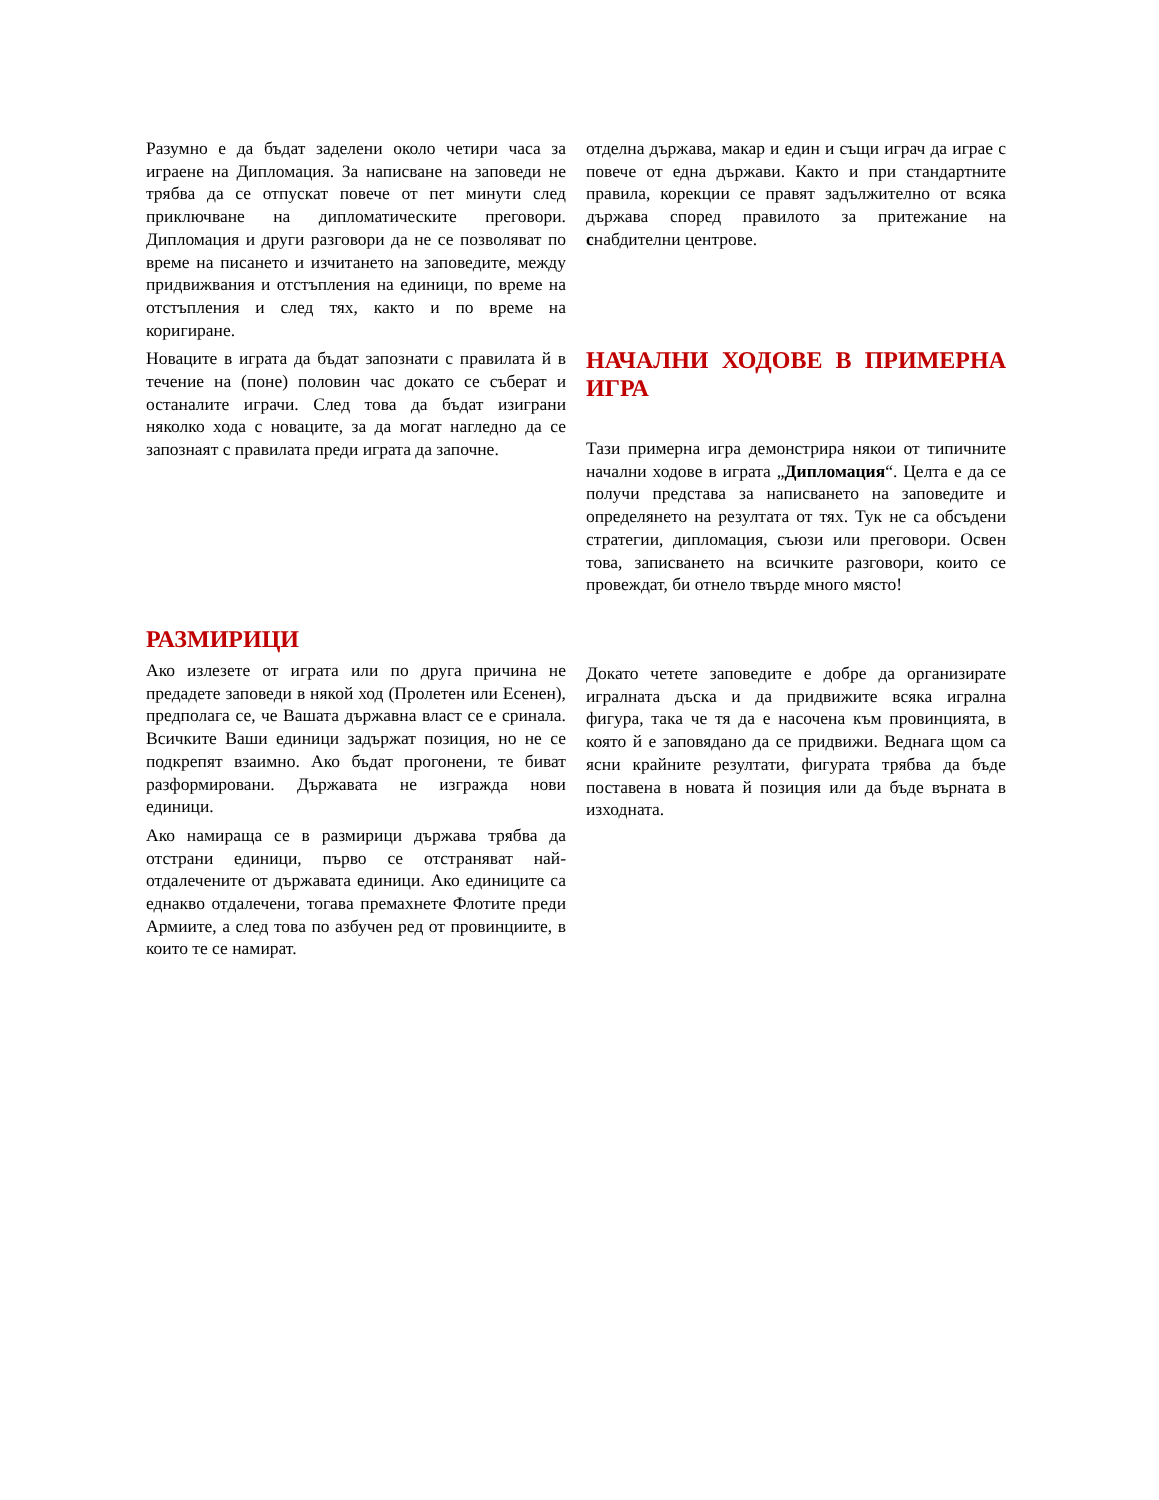Разумно е да бъдат заделени около четири часа за играене на Дипломация. За написване на заповеди не трябва да се отпускат повече от пет минути след приключване на дипломатическите преговори. Дипломация и други разговори да не се позволяват по време на писането и изчитането на заповедите, между придвижвания и отстъпления на единици, по време на отстъпления и след тях, както и по време на коригиране.
Новаците в играта да бъдат запознати с правилата й в течение на (поне) половин час докато се съберат и останалите играчи. След това да бъдат изиграни няколко хода с новаците, за да могат нагледно да се запознаят с правилата преди играта да започне.
РАЗМИРИЦИ
Ако излезете от играта или по друга причина не предадете заповеди в някой ход (Пролетен или Есенен), предполага се, че Вашата държавна власт се е сринала. Всичките Ваши единици задържат позиция, но не се подкрепят взаимно. Ако бъдат прогонени, те биват разформировани. Държавата не изгражда нови единици.
Ако намираща се в размирици държава трябва да отстрани единици, първо се отстраняват най-отдалечените от държавата единици. Ако единиците са еднакво отдалечени, тогава премахнете Флотите преди Армиите, а след това по азбучен ред от провинциите, в които те се намират.
отделна държава, макар и един и същи играч да играе с повече от една държави. Както и при стандартните правила, корекции се правят задължително от всяка държава според правилото за притежание на снабдителни центрове.
НАЧАЛНИ ХОДОВЕ В ПРИМЕРНА ИГРА
Тази примерна игра демонстрира някои от типичните начални ходове в играта „Дипломация“. Целта е да се получи представа за написването на заповедите и определянето на резултата от тях. Тук не са обсъдени стратегии, дипломация, съюзи или преговори. Освен това, записването на всичките разговори, които се провеждат, би отнело твърде много място!
Докато четете заповедите е добре да организирате игралната дъска и да придвижите всяка игрална фигура, така че тя да е насочена към провинцията, в която й е заповядано да се придвижи. Веднага щом са ясни крайните резултати, фигурата трябва да бъде поставена в новата й позиция или да бъде върната в изходната.